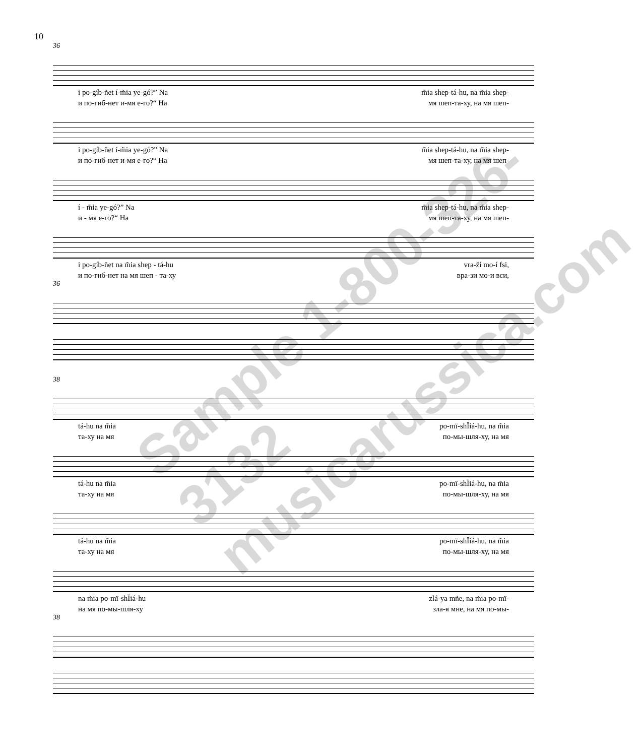10
36
i po-gíb-ñet í-m̃ia ye-gó?” Na m̃ia shep-tá-hu, na m̃ia shep-
и по-гиб-нет и-мя е-го?“ На мя шеп-та-ху, на мя шеп-
i po-gíb-ñet í-m̃ia ye-gó?” Na m̃ia shep-tá-hu, na m̃ia shep-
и по-гиб-нет и-мя е-го?“ На мя шеп-та-ху, на мя шеп-
í - m̃ia ye-gó?” Na m̃ia shep-tá-hu, na m̃ia shep-
и - мя е-го?“ На мя шеп-та-ху, на мя шеп-
i po-gíb-ñet na m̃ia shep - tá-hu vra-ží mo-í fsi,
и по-гиб-нет на мя шеп - та-ху вра-зи мо-и вси,
36
38
tá-hu na m̃ia po-mï-shĬiá-hu, na m̃ia
та-ху на мя по-мы-шля-ху, на мя
tá-hu na m̃ia po-mï-shĬiá-hu, na m̃ia
та-ху на мя по-мы-шля-ху, на мя
tá-hu na m̃ia po-mï-shĬiá-hu, na m̃ia
та-ху на мя по-мы-шля-ху, на мя
na m̃ia po-mï-shĬiá-hu zlá-ya mñe, na m̃ia po-mï-
на мя по-мы-шля-ху зла-я мне, на мя по-мы-
38
Sample 1-800-326-3132 musicarussica.com